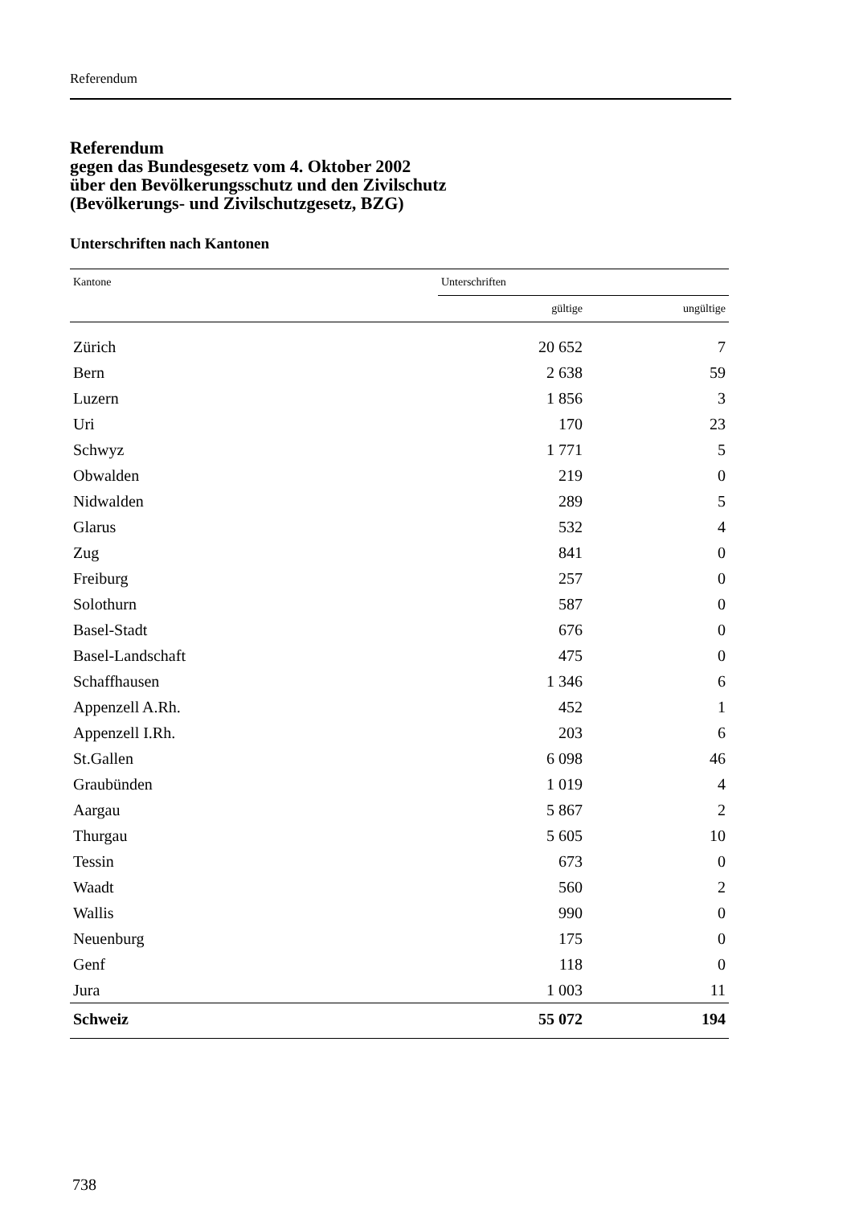Referendum
Referendum
gegen das Bundesgesetz vom 4. Oktober 2002
über den Bevölkerungsschutz und den Zivilschutz
(Bevölkerungs- und Zivilschutzgesetz, BZG)
Unterschriften nach Kantonen
| Kantone | Unterschriften | |
| --- | --- | --- |
| | gültige | ungültige |
| Zürich | 20 652 | 7 |
| Bern | 2 638 | 59 |
| Luzern | 1 856 | 3 |
| Uri | 170 | 23 |
| Schwyz | 1 771 | 5 |
| Obwalden | 219 | 0 |
| Nidwalden | 289 | 5 |
| Glarus | 532 | 4 |
| Zug | 841 | 0 |
| Freiburg | 257 | 0 |
| Solothurn | 587 | 0 |
| Basel-Stadt | 676 | 0 |
| Basel-Landschaft | 475 | 0 |
| Schaffhausen | 1 346 | 6 |
| Appenzell A.Rh. | 452 | 1 |
| Appenzell I.Rh. | 203 | 6 |
| St.Gallen | 6 098 | 46 |
| Graubünden | 1 019 | 4 |
| Aargau | 5 867 | 2 |
| Thurgau | 5 605 | 10 |
| Tessin | 673 | 0 |
| Waadt | 560 | 2 |
| Wallis | 990 | 0 |
| Neuenburg | 175 | 0 |
| Genf | 118 | 0 |
| Jura | 1 003 | 11 |
| Schweiz | 55 072 | 194 |
738